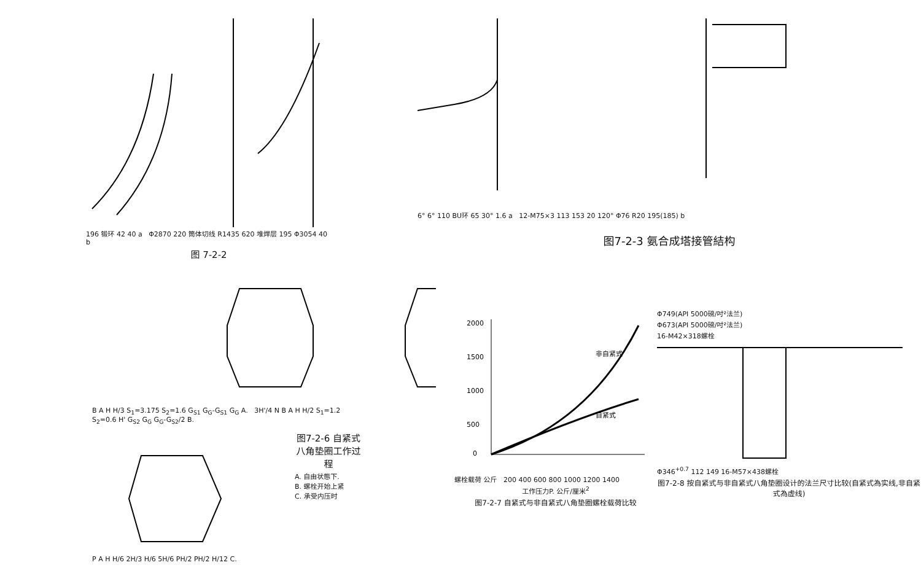196 锻环 42 40 a Φ2870 220 筒体切线 R1435 620 堆焊层 195 Φ3054 40 b
图 7-2-2
6° 6° 110 BU环 65 30° 1.6 a 12-M75×3 113 153 20 120° Φ76 R20 195(185) b
图7-2-3 氨合成塔接管結构
B A H H/3 S<sub>1</sub>=3.175 S<sub>2</sub>=1.6 G<sub>S1</sub> G<sub>G</sub>-G<sub>S1</sub> G<sub>G</sub> A. 3H'/4 N B A H H/2 S<sub>1</sub>=1.2 S<sub>2</sub>=0.6 H' G<sub>S2</sub> G<sub>G</sub> G<sub>G</sub>-G<sub>S2</sub>/2 B.
P A H H/6 2H/3 H/6 5H/6 PH/2 PH/2 H/12 C.
图7-2-6 自紧式八角垫圈工作过程
A. 自由状態下.
B. 螺栓开始上紧
C. 承受内压时
2000
1500
1000
500
0
非自紧式
自紧式
螺栓载荷 公斤 200 400 600 800 1000 1200 1400
工作压力P. 公斤/厘米<sup>2</sup>
图7-2-7 自紧式与非自紧式八角垫圈螺栓载荷比较
Φ749(API 5000磅/吋²法兰)
Φ673(API 5000磅/吋²法兰)
16-M42×318螺栓
Φ346<sup>+0.7</sup> 112 149 16-M57×438螺栓
图7-2-8 按自紧式与非自紧式八角垫圈设计的法兰尺寸比较(自紧式為实线,非自紧式為虚线)